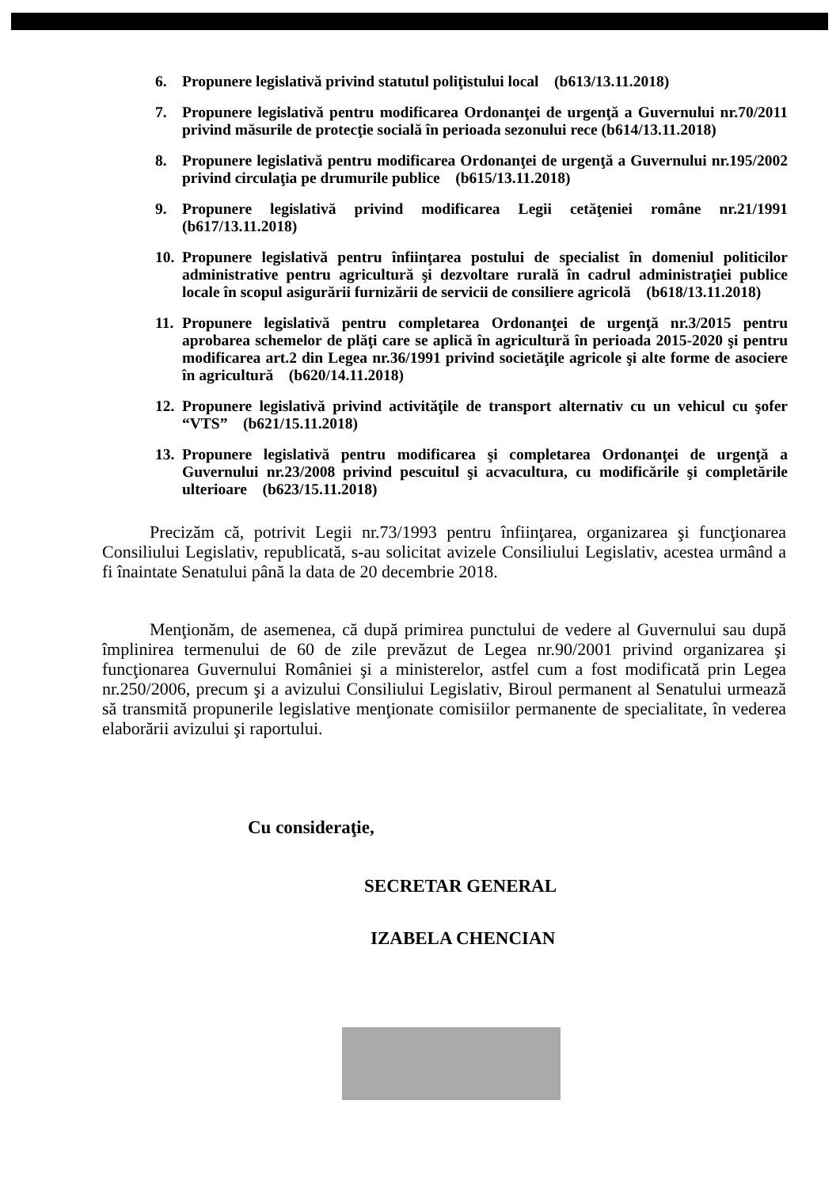6. Propunere legislativă privind statutul poliţistului local (b613/13.11.2018)
7. Propunere legislativă pentru modificarea Ordonanţei de urgenţă a Guvernului nr.70/2011 privind măsurile de protecţie socială în perioada sezonului rece (b614/13.11.2018)
8. Propunere legislativă pentru modificarea Ordonanţei de urgenţă a Guvernului nr.195/2002 privind circulaţia pe drumurile publice (b615/13.11.2018)
9. Propunere legislativă privind modificarea Legii cetăţeniei române nr.21/1991 (b617/13.11.2018)
10. Propunere legislativă pentru înfiinţarea postului de specialist în domeniul politicilor administrative pentru agricultură şi dezvoltare rurală în cadrul administraţiei publice locale în scopul asigurării furnizării de servicii de consiliere agricolă (b618/13.11.2018)
11. Propunere legislativă pentru completarea Ordonanţei de urgenţă nr.3/2015 pentru aprobarea schemelor de plăţi care se aplică în agricultură în perioada 2015-2020 şi pentru modificarea art.2 din Legea nr.36/1991 privind societăţile agricole şi alte forme de asociere în agricultură (b620/14.11.2018)
12. Propunere legislativă privind activităţile de transport alternativ cu un vehicul cu şofer “VTS” (b621/15.11.2018)
13. Propunere legislativă pentru modificarea şi completarea Ordonanţei de urgenţă a Guvernului nr.23/2008 privind pescuitul şi acvacultura, cu modificările şi completările ulterioare (b623/15.11.2018)
Precizăm că, potrivit Legii nr.73/1993 pentru înfiinţarea, organizarea şi funcţionarea Consiliului Legislativ, republicată, s-au solicitat avizele Consiliului Legislativ, acestea urmând a fi înaintate Senatului până la data de 20 decembrie 2018.
Menţionăm, de asemenea, că după primirea punctului de vedere al Guvernului sau după împlinirea termenului de 60 de zile prevăzut de Legea nr.90/2001 privind organizarea şi funcţionarea Guvernului României şi a ministerelor, astfel cum a fost modificată prin Legea nr.250/2006, precum şi a avizului Consiliului Legislativ, Biroul permanent al Senatului urmează să transmită propunerile legislative menţionate comisiilor permanente de specialitate, în vederea elaborării avizului şi raportului.
Cu consideraţie,
SECRETAR GENERAL
IZABELA CHENCIAN